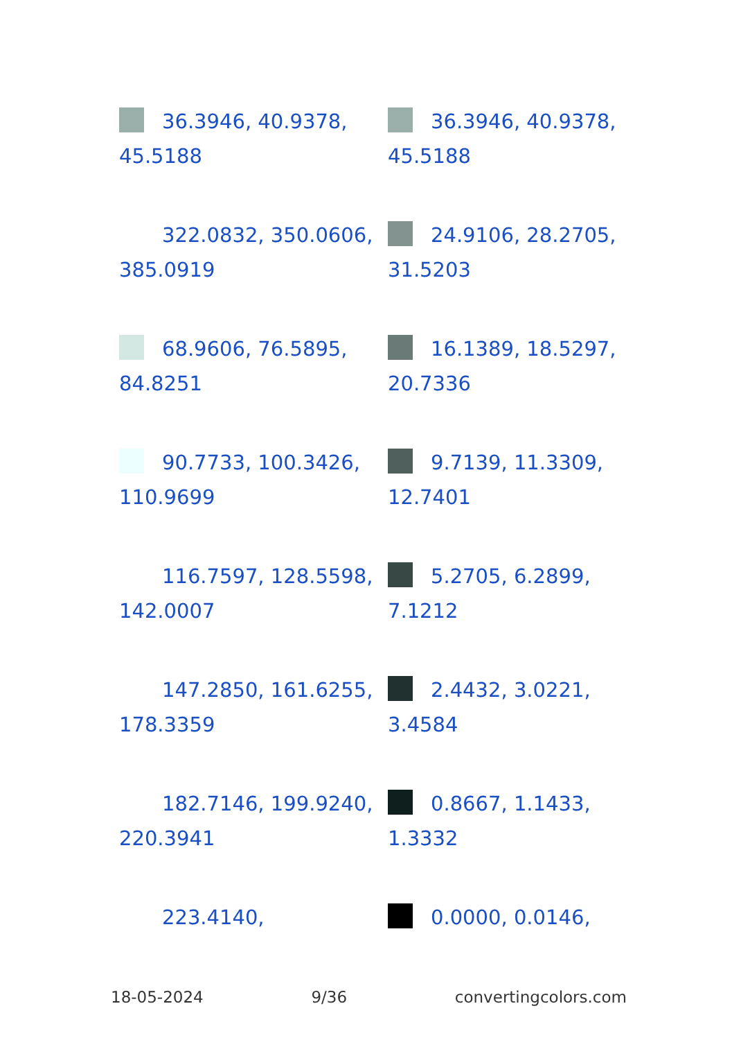36.3946, 40.9378, 45.5188
36.3946, 40.9378, 45.5188
322.0832, 350.0606, 385.0919
24.9106, 28.2705, 31.5203
68.9606, 76.5895, 84.8251
16.1389, 18.5297, 20.7336
90.7733, 100.3426, 110.9699
9.7139, 11.3309, 12.7401
116.7597, 128.5598, 142.0007
5.2705, 6.2899, 7.1212
147.2850, 161.6255, 178.3359
2.4432, 3.0221, 3.4584
182.7146, 199.9240, 220.3941
0.8667, 1.1433, 1.3332
223.4140,
0.0000, 0.0146,
18-05-2024 9/36 convertingcolors.com